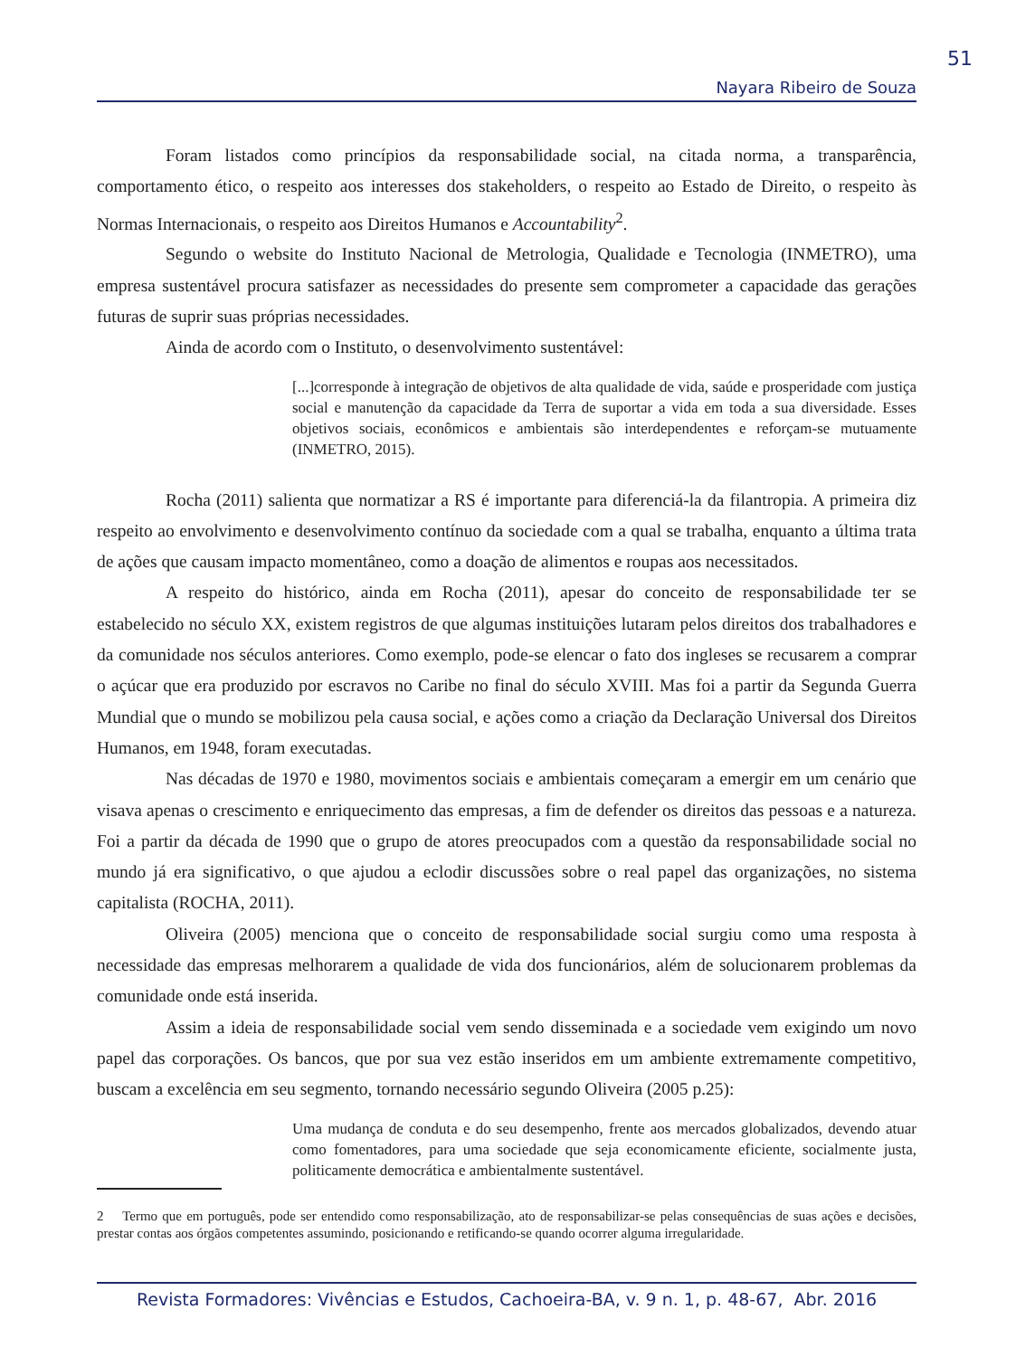51
Nayara Ribeiro de Souza
Foram listados como princípios da responsabilidade social, na citada norma, a transparência, comportamento ético, o respeito aos interesses dos stakeholders, o respeito ao Estado de Direito, o respeito às Normas Internacionais, o respeito aos Direitos Humanos e Accountability<sup>2</sup>.
Segundo o website do Instituto Nacional de Metrologia, Qualidade e Tecnologia (INMETRO), uma empresa sustentável procura satisfazer as necessidades do presente sem comprometer a capacidade das gerações futuras de suprir suas próprias necessidades.
Ainda de acordo com o Instituto, o desenvolvimento sustentável:
[...]corresponde à integração de objetivos de alta qualidade de vida, saúde e prosperidade com justiça social e manutenção da capacidade da Terra de suportar a vida em toda a sua diversidade. Esses objetivos sociais, econômicos e ambientais são interdependentes e reforçam-se mutuamente (INMETRO, 2015).
Rocha (2011) salienta que normatizar a RS é importante para diferenciá-la da filantropia. A primeira diz respeito ao envolvimento e desenvolvimento contínuo da sociedade com a qual se trabalha, enquanto a última trata de ações que causam impacto momentâneo, como a doação de alimentos e roupas aos necessitados.
A respeito do histórico, ainda em Rocha (2011), apesar do conceito de responsabilidade ter se estabelecido no século XX, existem registros de que algumas instituições lutaram pelos direitos dos trabalhadores e da comunidade nos séculos anteriores. Como exemplo, pode-se elencar o fato dos ingleses se recusarem a comprar o açúcar que era produzido por escravos no Caribe no final do século XVIII. Mas foi a partir da Segunda Guerra Mundial que o mundo se mobilizou pela causa social, e ações como a criação da Declaração Universal dos Direitos Humanos, em 1948, foram executadas.
Nas décadas de 1970 e 1980, movimentos sociais e ambientais começaram a emergir em um cenário que visava apenas o crescimento e enriquecimento das empresas, a fim de defender os direitos das pessoas e a natureza. Foi a partir da década de 1990 que o grupo de atores preocupados com a questão da responsabilidade social no mundo já era significativo, o que ajudou a eclodir discussões sobre o real papel das organizações, no sistema capitalista (ROCHA, 2011).
Oliveira (2005) menciona que o conceito de responsabilidade social surgiu como uma resposta à necessidade das empresas melhorarem a qualidade de vida dos funcionários, além de solucionarem problemas da comunidade onde está inserida.
Assim a ideia de responsabilidade social vem sendo disseminada e a sociedade vem exigindo um novo papel das corporações. Os bancos, que por sua vez estão inseridos em um ambiente extremamente competitivo, buscam a excelência em seu segmento, tornando necessário segundo Oliveira (2005 p.25):
Uma mudança de conduta e do seu desempenho, frente aos mercados globalizados, devendo atuar como fomentadores, para uma sociedade que seja economicamente eficiente, socialmente justa, politicamente democrática e ambientalmente sustentável.
2 Termo que em português, pode ser entendido como responsabilização, ato de responsabilizar-se pelas consequências de suas ações e decisões, prestar contas aos órgãos competentes assumindo, posicionando e retificando-se quando ocorrer alguma irregularidade.
Revista Formadores: Vivências e Estudos, Cachoeira-BA, v. 9 n. 1, p. 48-67, Abr. 2016